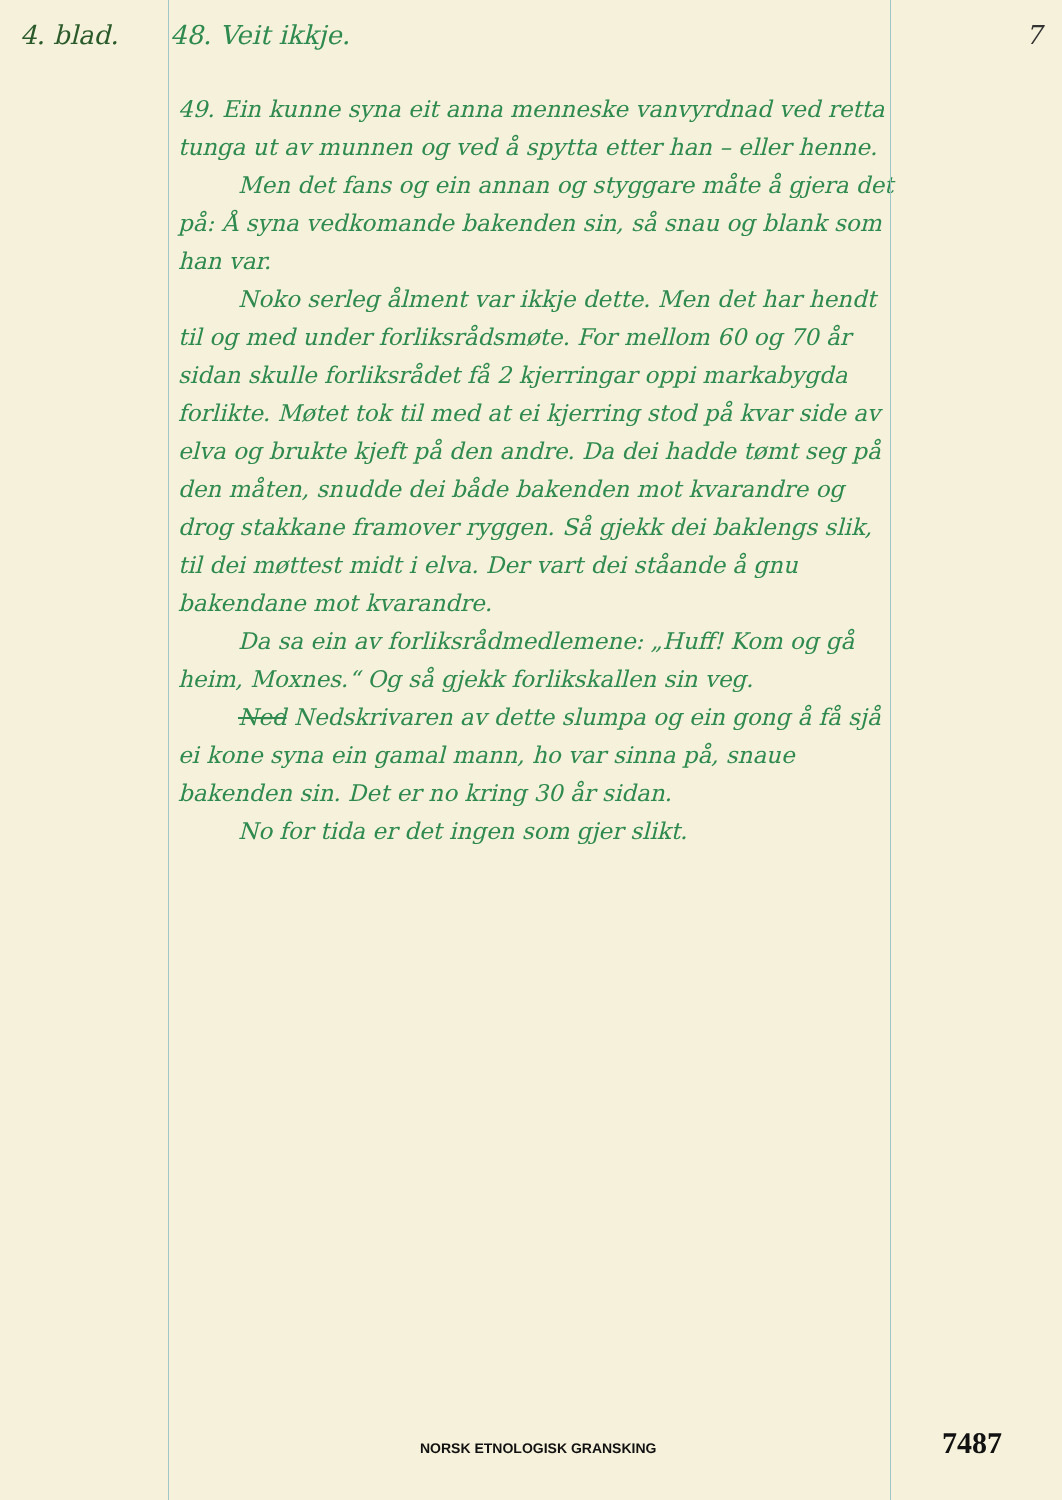4. blad. 48. Veit ikkje. 7
49. Ein kunne syna eit anna menneske vanvyrdnad ved retta tunga ut av munnen og ved å spytta etter han – eller henne.
Men det fans og ein annan og styggare måte å gjera det på: Å syna vedkomande bakenden sin, så snau og blank som han var.
Noko serleg ålment var ikkje dette. Men det har hendt til og med under forliksrådsmøte. For mellom 60 og 70 år sidan skulle forliksrådet få 2 kjerringar oppi markabygda forlikte. Møtet tok til med at ei kjerring stod på kvar side av elva og brukte kjeft på den andre. Da dei hadde tømt seg på den måten, snudde dei både bakenden mot kvarandre og drog stakkane framover ryggen. Så gjekk dei baklengs slik, til dei møttest midt i elva. Der vart dei ståande å gnu bakendane mot kvarandre.
Da sa ein av forliksrådmedlemene: „Huff! Kom og gå heim, Moxnes.“ Og så gjekk forlikskallen sin veg.
Ned Nedskrivaren av dette slumpa og ein gong å få sjå ei kone syna ein gamal mann, ho var sinna på, snaue bakenden sin. Det er no kring 30 år sidan.
No for tida er det ingen som gjer slikt.
NORSK ETNOLOGISK GRANSKING 7487